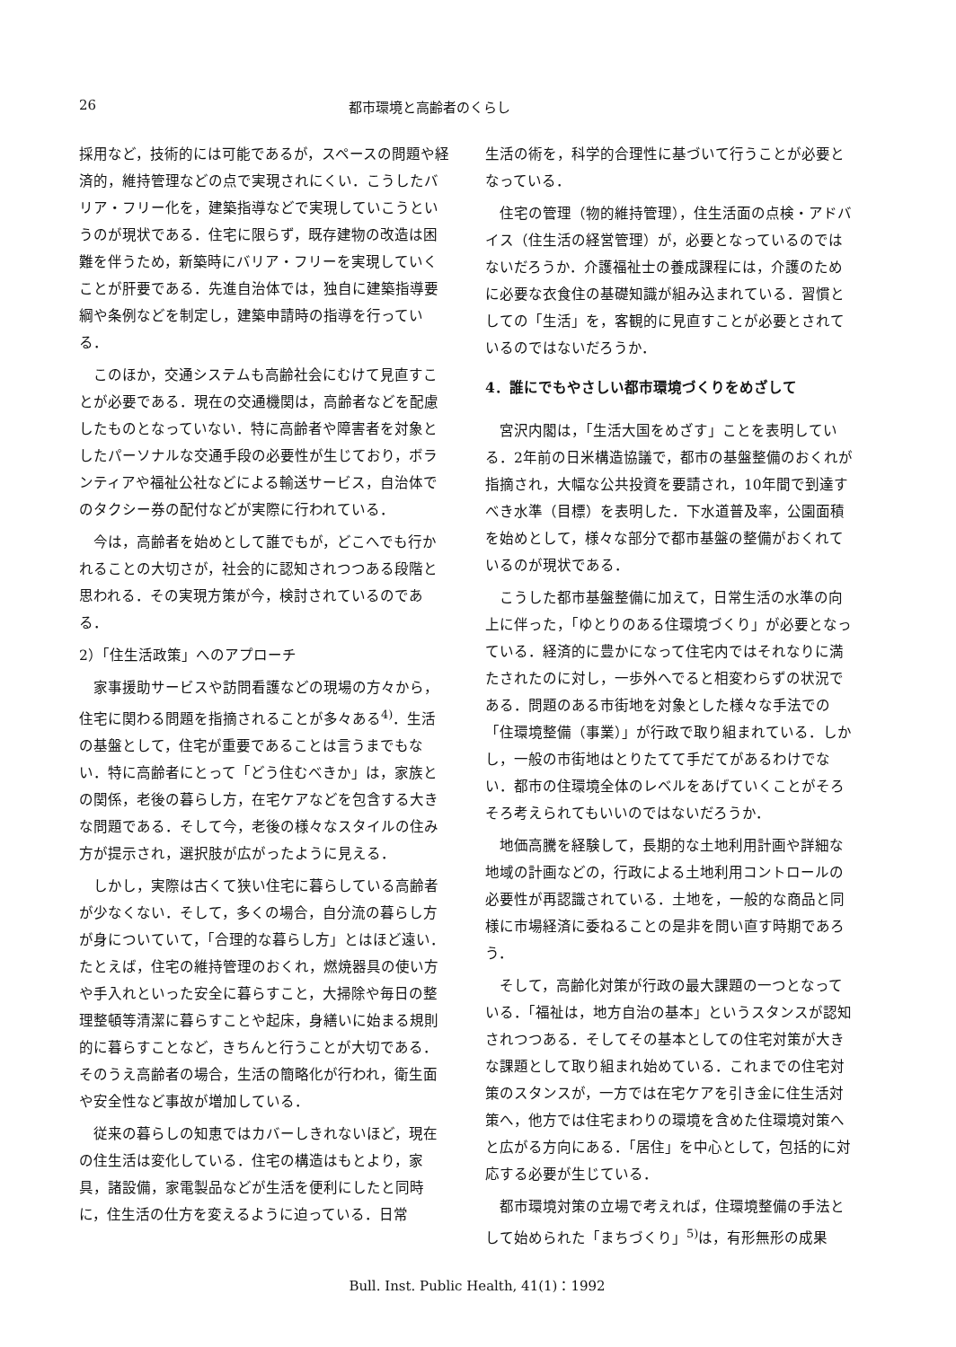26 都市環境と高齢者のくらし
採用など，技術的には可能であるが，スペースの問題や経済的，維持管理などの点で実現されにくい．こうしたバリア・フリー化を，建築指導などで実現していこうというのが現状である．住宅に限らず，既存建物の改造は困難を伴うため，新築時にバリア・フリーを実現していくことが肝要である．先進自治体では，独自に建築指導要綱や条例などを制定し，建築申請時の指導を行っている．
このほか，交通システムも高齢社会にむけて見直すことが必要である．現在の交通機関は，高齢者などを配慮したものとなっていない．特に高齢者や障害者を対象としたパーソナルな交通手段の必要性が生じており，ボランティアや福祉公社などによる輸送サービス，自治体でのタクシー券の配付などが実際に行われている．
今は，高齢者を始めとして誰でもが，どこへでも行かれることの大切さが，社会的に認知されつつある段階と思われる．その実現方策が今，検討されているのである．
2）「住生活政策」へのアプローチ
家事援助サービスや訪問看護などの現場の方々から，住宅に関わる問題を指摘されることが多々ある<sup>4)</sup>．生活の基盤として，住宅が重要であることは言うまでもない．特に高齢者にとって「どう住むべきか」は，家族との関係，老後の暮らし方，在宅ケアなどを包含する大きな問題である．そして今，老後の様々なスタイルの住み方が提示され，選択肢が広がったように見える．
しかし，実際は古くて狭い住宅に暮らしている高齢者が少なくない．そして，多くの場合，自分流の暮らし方が身についていて，「合理的な暮らし方」とはほど遠い．たとえば，住宅の維持管理のおくれ，燃焼器具の使い方や手入れといった安全に暮らすこと，大掃除や毎日の整理整頓等清潔に暮らすことや起床，身繕いに始まる規則的に暮らすことなど，きちんと行うことが大切である．そのうえ高齢者の場合，生活の簡略化が行われ，衛生面や安全性など事故が増加している．
従来の暮らしの知恵ではカバーしきれないほど，現在の住生活は変化している．住宅の構造はもとより，家具，諸設備，家電製品などが生活を便利にしたと同時に，住生活の仕方を変えるように迫っている．日常
生活の術を，科学的合理性に基づいて行うことが必要となっている．
住宅の管理（物的維持管理），住生活面の点検・アドバイス（住生活の経営管理）が，必要となっているのではないだろうか．介護福祉士の養成課程には，介護のために必要な衣食住の基礎知識が組み込まれている．習慣としての「生活」を，客観的に見直すことが必要とされているのではないだろうか．
4．誰にでもやさしい都市環境づくりをめざして
宮沢内閣は，「生活大国をめざす」ことを表明している．2年前の日米構造協議で，都市の基盤整備のおくれが指摘され，大幅な公共投資を要請され，10年間で到達すべき水準（目標）を表明した．下水道普及率，公園面積を始めとして，様々な部分で都市基盤の整備がおくれているのが現状である．
こうした都市基盤整備に加えて，日常生活の水準の向上に伴った，「ゆとりのある住環境づくり」が必要となっている．経済的に豊かになって住宅内ではそれなりに満たされたのに対し，一歩外へでると相変わらずの状況である．問題のある市街地を対象とした様々な手法での「住環境整備（事業）」が行政で取り組まれている．しかし，一般の市街地はとりたてて手だてがあるわけでない．都市の住環境全体のレベルをあげていくことがそろそろ考えられてもいいのではないだろうか．
地価高騰を経験して，長期的な土地利用計画や詳細な地域の計画などの，行政による土地利用コントロールの必要性が再認識されている．土地を，一般的な商品と同様に市場経済に委ねることの是非を問い直す時期であろう．
そして，高齢化対策が行政の最大課題の一つとなっている．「福祉は，地方自治の基本」というスタンスが認知されつつある．そしてその基本としての住宅対策が大きな課題として取り組まれ始めている．これまでの住宅対策のスタンスが，一方では在宅ケアを引き金に住生活対策へ，他方では住宅まわりの環境を含めた住環境対策へと広がる方向にある．「居住」を中心として，包括的に対応する必要が生じている．
都市環境対策の立場で考えれば，住環境整備の手法として始められた「まちづくり」<sup>5)</sup>は，有形無形の成果
Bull. Inst. Public Health, 41(1)：1992